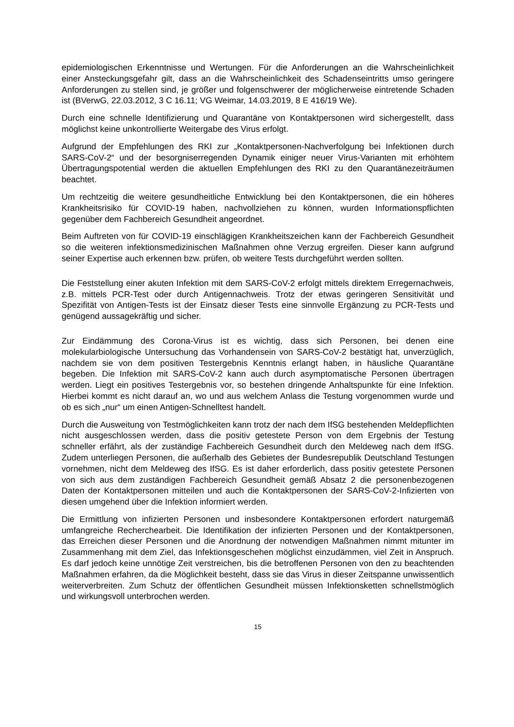epidemiologischen Erkenntnisse und Wertungen. Für die Anforderungen an die Wahrscheinlichkeit einer Ansteckungsgefahr gilt, dass an die Wahrscheinlichkeit des Schadenseintritts umso geringere Anforderungen zu stellen sind, je größer und folgenschwerer der möglicherweise eintretende Schaden ist (BVerwG, 22.03.2012, 3 C 16.11; VG Weimar, 14.03.2019, 8 E 416/19 We).
Durch eine schnelle Identifizierung und Quarantäne von Kontaktpersonen wird sichergestellt, dass möglichst keine unkontrollierte Weitergabe des Virus erfolgt.
Aufgrund der Empfehlungen des RKI zur „Kontaktpersonen-Nachverfolgung bei Infektionen durch SARS-CoV-2“ und der besorgniserregenden Dynamik einiger neuer Virus-Varianten mit erhöhtem Übertragungspotential werden die aktuellen Empfehlungen des RKI zu den Quarantänezeiträumen beachtet.
Um rechtzeitig die weitere gesundheitliche Entwicklung bei den Kontaktpersonen, die ein höheres Krankheitsrisiko für COVID-19 haben, nachvollziehen zu können, wurden Informationspflichten gegenüber dem Fachbereich Gesundheit angeordnet.
Beim Auftreten von für COVID-19 einschlägigen Krankheitszeichen kann der Fachbereich Gesundheit so die weiteren infektionsmedizinischen Maßnahmen ohne Verzug ergreifen. Dieser kann aufgrund seiner Expertise auch erkennen bzw. prüfen, ob weitere Tests durchgeführt werden sollten.
Die Feststellung einer akuten Infektion mit dem SARS-CoV-2 erfolgt mittels direktem Erregernachweis, z.B. mittels PCR-Test oder durch Antigennachweis. Trotz der etwas geringeren Sensitivität und Spezifität von Antigen-Tests ist der Einsatz dieser Tests eine sinnvolle Ergänzung zu PCR-Tests und genügend aussagekräftig und sicher.
Zur Eindämmung des Corona-Virus ist es wichtig, dass sich Personen, bei denen eine molekularbiologische Untersuchung das Vorhandensein von SARS-CoV-2 bestätigt hat, unverzüglich, nachdem sie von dem positiven Testergebnis Kenntnis erlangt haben, in häusliche Quarantäne begeben. Die Infektion mit SARS-CoV-2 kann auch durch asymptomatische Personen übertragen werden. Liegt ein positives Testergebnis vor, so bestehen dringende Anhaltspunkte für eine Infektion. Hierbei kommt es nicht darauf an, wo und aus welchem Anlass die Testung vorgenommen wurde und ob es sich „nur“ um einen Antigen-Schnelltest handelt.
Durch die Ausweitung von Testmöglichkeiten kann trotz der nach dem IfSG bestehenden Meldepflichten nicht ausgeschlossen werden, dass die positiv getestete Person von dem Ergebnis der Testung schneller erfährt, als der zuständige Fachbereich Gesundheit durch den Meldeweg nach dem IfSG. Zudem unterliegen Personen, die außerhalb des Gebietes der Bundesrepublik Deutschland Testungen vornehmen, nicht dem Meldeweg des IfSG. Es ist daher erforderlich, dass positiv getestete Personen von sich aus dem zuständigen Fachbereich Gesundheit gemäß Absatz 2 die personenbezogenen Daten der Kontaktpersonen mitteilen und auch die Kontaktpersonen der SARS-CoV-2-Infizierten von diesen umgehend über die Infektion informiert werden.
Die Ermittlung von infizierten Personen und insbesondere Kontaktpersonen erfordert naturgemäß umfangreiche Recherchearbeit. Die Identifikation der infizierten Personen und der Kontaktpersonen, das Erreichen dieser Personen und die Anordnung der notwendigen Maßnahmen nimmt mitunter im Zusammenhang mit dem Ziel, das Infektionsgeschehen möglichst einzudämmen, viel Zeit in Anspruch. Es darf jedoch keine unnötige Zeit verstreichen, bis die betroffenen Personen von den zu beachtenden Maßnahmen erfahren, da die Möglichkeit besteht, dass sie das Virus in dieser Zeitspanne unwissentlich weiterverbreiten. Zum Schutz der öffentlichen Gesundheit müssen Infektionsketten schnellstmöglich und wirkungsvoll unterbrochen werden.
15